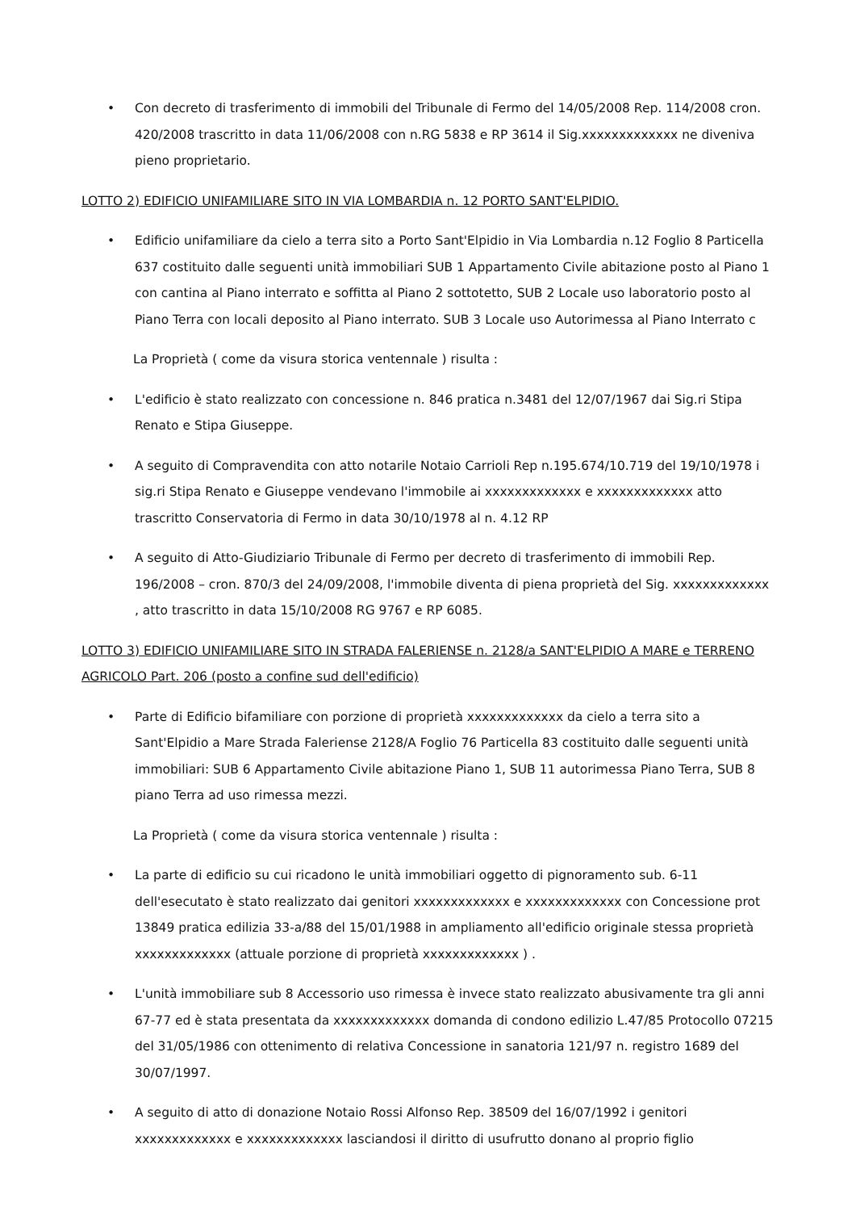• Con decreto di trasferimento di immobili del Tribunale di Fermo del 14/05/2008 Rep. 114/2008 cron. 420/2008 trascritto in data 11/06/2008 con n.RG 5838 e RP 3614 il Sig.xxxxxxxxxxxxx ne diveniva pieno proprietario.
LOTTO 2) EDIFICIO UNIFAMILIARE SITO IN VIA LOMBARDIA n. 12 PORTO SANT'ELPIDIO.
• Edificio unifamiliare da cielo a terra sito a Porto Sant'Elpidio in Via Lombardia n.12 Foglio 8 Particella 637 costituito dalle seguenti unità immobiliari SUB 1 Appartamento Civile abitazione posto al Piano 1 con cantina al Piano interrato e soffitta al Piano 2 sottotetto, SUB 2 Locale uso laboratorio posto al Piano Terra con locali deposito al Piano interrato. SUB 3 Locale uso Autorimessa al Piano Interrato c
La Proprietà ( come da visura storica ventennale ) risulta :
• L'edificio è stato realizzato con concessione n. 846 pratica n.3481 del 12/07/1967 dai Sig.ri Stipa Renato e Stipa Giuseppe.
• A seguito di Compravendita con atto notarile Notaio Carrioli Rep n.195.674/10.719 del 19/10/1978 i sig.ri Stipa Renato e Giuseppe vendevano l'immobile ai xxxxxxxxxxxxx e xxxxxxxxxxxxx atto trascritto Conservatoria di Fermo in data 30/10/1978 al n. 4.12 RP
• A seguito di Atto-Giudiziario Tribunale di Fermo per decreto di trasferimento di immobili Rep. 196/2008 – cron. 870/3 del 24/09/2008, l'immobile diventa di piena proprietà del Sig. xxxxxxxxxxxxx , atto trascritto in data 15/10/2008 RG 9767 e RP 6085.
LOTTO 3) EDIFICIO UNIFAMILIARE SITO IN STRADA FALERIENSE n. 2128/a SANT'ELPIDIO A MARE e TERRENO AGRICOLO Part. 206 (posto a confine sud dell'edificio)
• Parte di Edificio bifamiliare con porzione di proprietà xxxxxxxxxxxxx da cielo a terra sito a Sant'Elpidio a Mare Strada Faleriense 2128/A Foglio 76 Particella 83 costituito dalle seguenti unità immobiliari: SUB 6 Appartamento Civile abitazione Piano 1, SUB 11 autorimessa Piano Terra, SUB 8 piano Terra ad uso rimessa mezzi.
La Proprietà ( come da visura storica ventennale ) risulta :
• La parte di edificio su cui ricadono le unità immobiliari oggetto di pignoramento sub. 6-11 dell'esecutato è stato realizzato dai genitori xxxxxxxxxxxxx e xxxxxxxxxxxxx con Concessione prot 13849 pratica edilizia 33-a/88 del 15/01/1988 in ampliamento all'edificio originale stessa proprietà xxxxxxxxxxxxx (attuale porzione di proprietà xxxxxxxxxxxxx ) .
• L'unità immobiliare sub 8 Accessorio uso rimessa è invece stato realizzato abusivamente tra gli anni 67-77 ed è stata presentata da xxxxxxxxxxxxx domanda di condono edilizio L.47/85 Protocollo 07215 del 31/05/1986 con ottenimento di relativa Concessione in sanatoria 121/97 n. registro 1689 del 30/07/1997.
• A seguito di atto di donazione Notaio Rossi Alfonso Rep. 38509 del 16/07/1992 i genitori xxxxxxxxxxxxx e xxxxxxxxxxxxx lasciandosi il diritto di usufrutto donano al proprio figlio